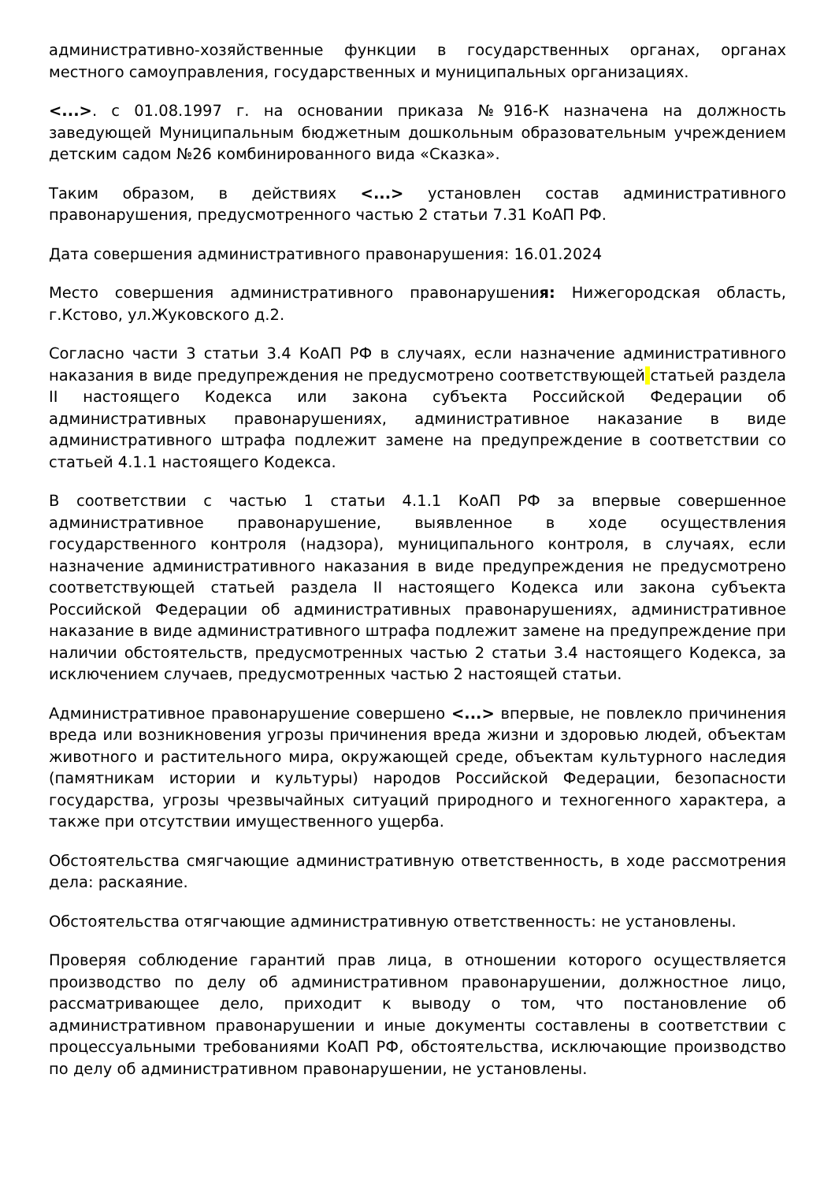административно-хозяйственные функции в государственных органах, органах местного самоуправления, государственных и муниципальных организациях.
<...>. с 01.08.1997 г. на основании приказа №916-К назначена на должность заведующей Муниципальным бюджетным дошкольным образовательным учреждением детским садом №26 комбинированного вида «Сказка».
Таким образом, в действиях <...> установлен состав административного правонарушения, предусмотренного частью 2 статьи 7.31 КоАП РФ.
Дата совершения административного правонарушения: 16.01.2024
Место совершения административного правонарушения: Нижегородская область, г.Кстово, ул.Жуковского д.2.
Согласно части 3 статьи 3.4 КоАП РФ в случаях, если назначение административного наказания в виде предупреждения не предусмотрено соответствующей статьей раздела II настоящего Кодекса или закона субъекта Российской Федерации об административных правонарушениях, административное наказание в виде административного штрафа подлежит замене на предупреждение в соответствии со статьей 4.1.1 настоящего Кодекса.
В соответствии с частью 1 статьи 4.1.1 КоАП РФ за впервые совершенное административное правонарушение, выявленное в ходе осуществления государственного контроля (надзора), муниципального контроля, в случаях, если назначение административного наказания в виде предупреждения не предусмотрено соответствующей статьей раздела II настоящего Кодекса или закона субъекта Российской Федерации об административных правонарушениях, административное наказание в виде административного штрафа подлежит замене на предупреждение при наличии обстоятельств, предусмотренных частью 2 статьи 3.4 настоящего Кодекса, за исключением случаев, предусмотренных частью 2 настоящей статьи.
Административное правонарушение совершено <...> впервые, не повлекло причинения вреда или возникновения угрозы причинения вреда жизни и здоровью людей, объектам животного и растительного мира, окружающей среде, объектам культурного наследия (памятникам истории и культуры) народов Российской Федерации, безопасности государства, угрозы чрезвычайных ситуаций природного и техногенного характера, а также при отсутствии имущественного ущерба.
Обстоятельства смягчающие административную ответственность, в ходе рассмотрения дела: раскаяние.
Обстоятельства отягчающие административную ответственность: не установлены.
Проверяя соблюдение гарантий прав лица, в отношении которого осуществляется производство по делу об административном правонарушении, должностное лицо, рассматривающее дело, приходит к выводу о том, что постановление об административном правонарушении и иные документы составлены в соответствии с процессуальными требованиями КоАП РФ, обстоятельства, исключающие производство по делу об административном правонарушении, не установлены.